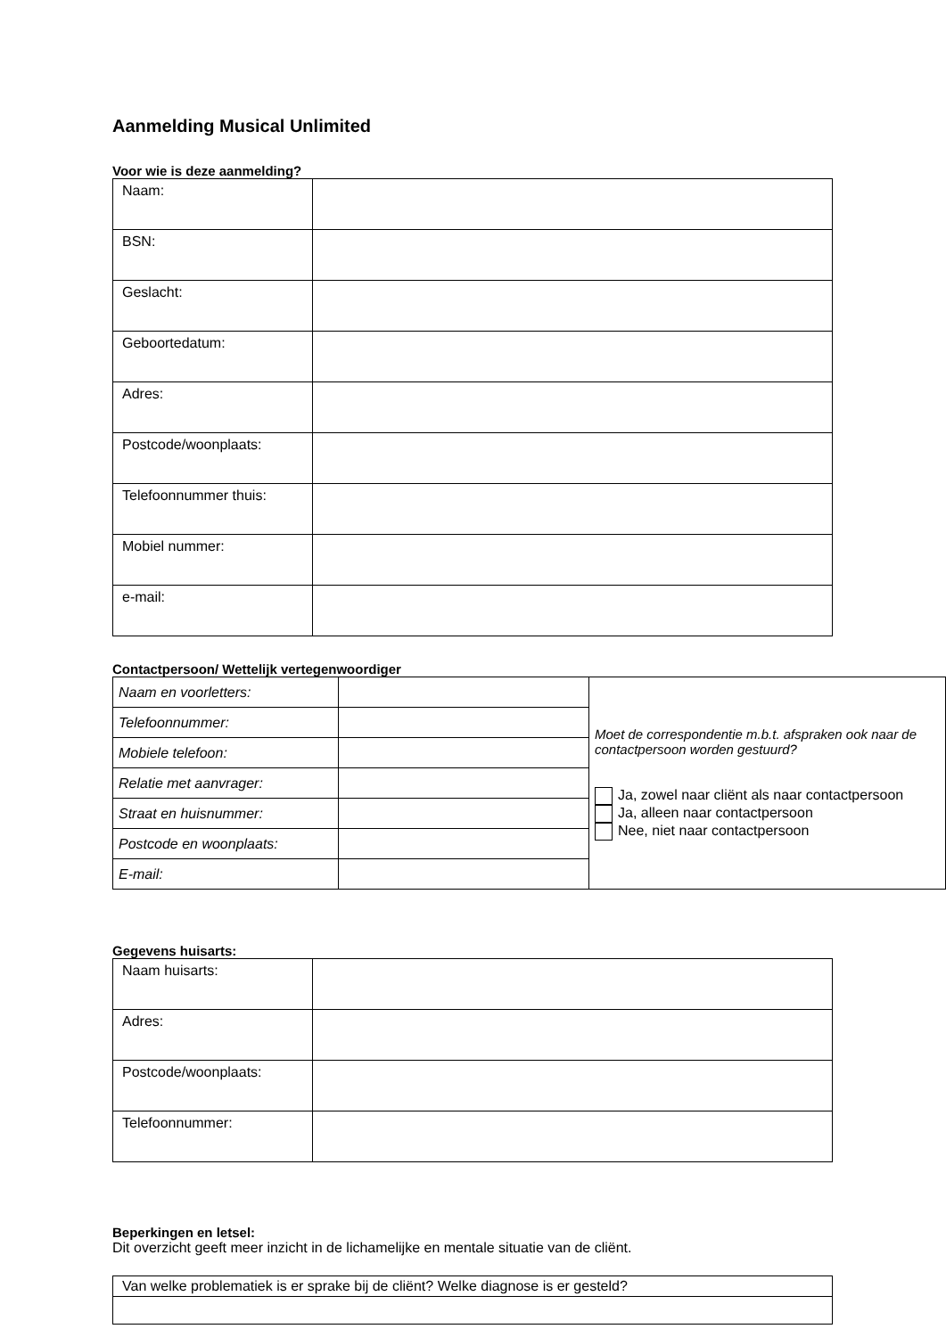Aanmelding Musical Unlimited
Voor wie is deze aanmelding?
| Naam: | |
| BSN: | |
| Geslacht: | |
| Geboortedatum: | |
| Adres: | |
| Postcode/woonplaats: | |
| Telefoonnummer thuis: | |
| Mobiel nummer: | |
| e-mail: | |
Contactpersoon/ Wettelijk vertegenwoordiger
| Naam en voorletters: | | Moet de correspondentie m.b.t. afspraken ook naar de contactpersoon worden gestuurd? Ja, zowel naar cliënt als naar contactpersoon Ja, alleen naar contactpersoon Nee, niet naar contactpersoon |
| Telefoonnummer: | | |
| Mobiele telefoon: | | |
| Relatie met aanvrager: | | |
| Straat en huisnummer: | | |
| Postcode en woonplaats: | | |
| E-mail: | | |
Gegevens huisarts:
| Naam huisarts: | |
| Adres: | |
| Postcode/woonplaats: | |
| Telefoonnummer: | |
Beperkingen en letsel:
Dit overzicht geeft meer inzicht in de lichamelijke en mentale situatie van de cliënt.
| Van welke problematiek is er sprake bij de cliënt? Welke diagnose is er gesteld? |